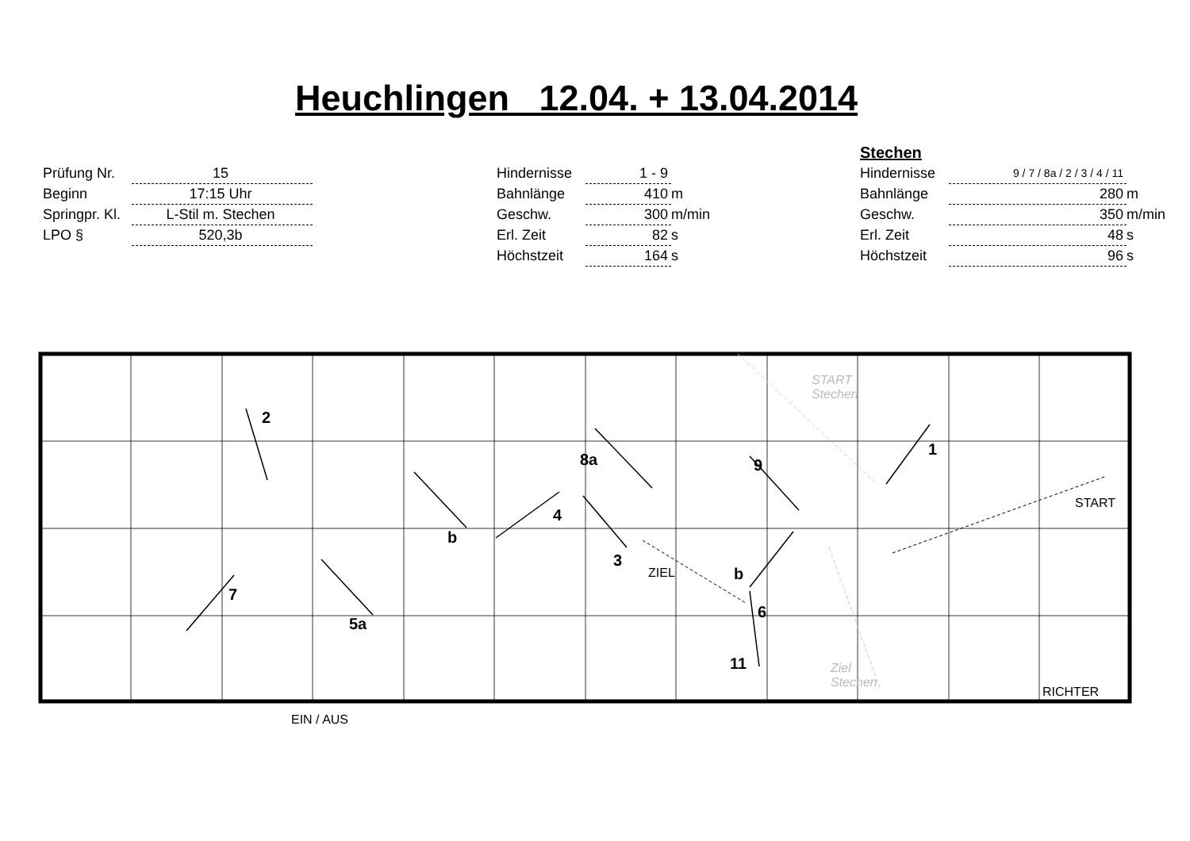Heuchlingen 12.04. + 13.04.2014
| Prüfung Nr. | 15 |
| Beginn | 17:15 Uhr |
| Springpr. Kl. | L-Stil m. Stechen |
| LPO § | 520,3b |
| Hindernisse | 1 - 9 | |
| Bahnlänge | 410 | m |
| Geschw. | 300 | m/min |
| Erl. Zeit | 82 | s |
| Höchstzeit | 164 | s |
Stechen
| Hindernisse | 9 / 7 / 8a / 2 / 3 / 4 / 11 | |
| Bahnlänge | 280 | m |
| Geschw. | 350 | m/min |
| Erl. Zeit | 48 | s |
| Höchstzeit | 96 | s |
2
1
8a 9
4
b
3
b
7
6
5a
11
ZIEL
START
RICHTER
EIN / AUS
START
Stechen
Ziel
Stechen